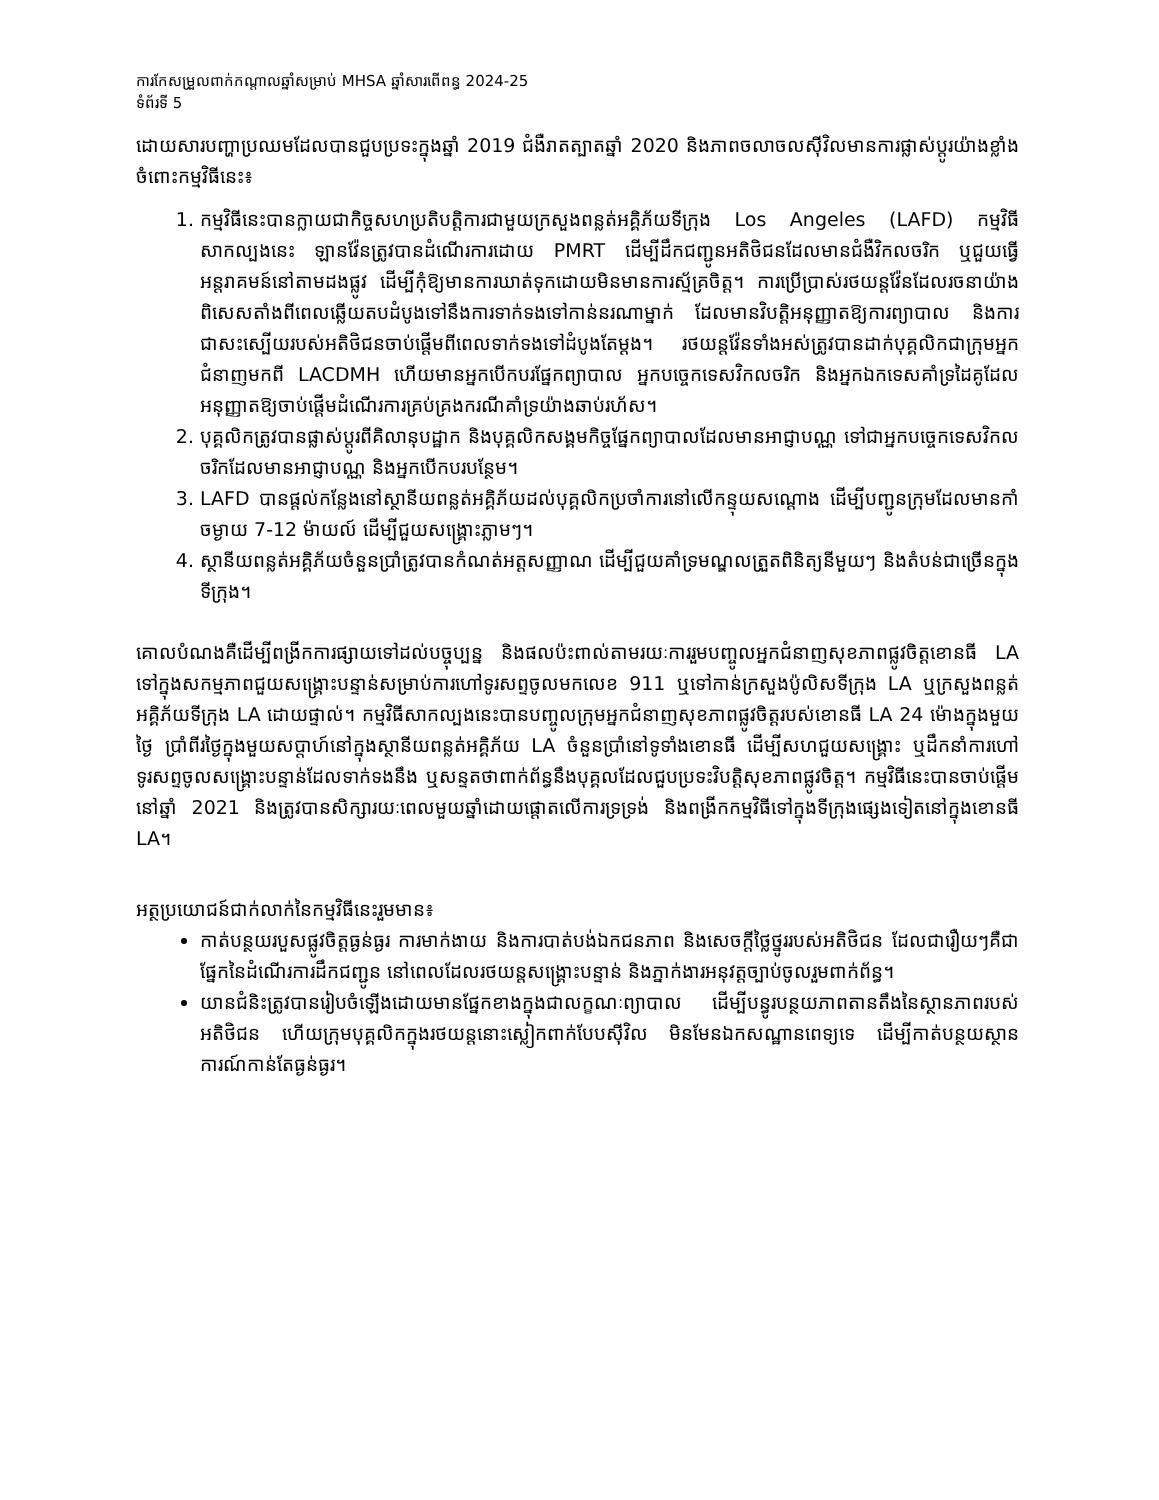ការកែសម្រួលពាក់កណ្តាលឆ្នាំសម្រាប់ MHSA ឆ្នាំសារពើពន្ធ 2024-25
ទំព័រទី 5
ដោយសារបញ្ហាប្រឈមដែលបានជួបប្រទះក្នុងឆ្នាំ 2019 ជំងឺរាតត្បាតឆ្នាំ 2020 និងភាពចលាចលស៊ីវិលមានការផ្លាស់ប្តូរយ៉ាងខ្លាំងចំពោះកម្មវិធីនេះ៖
1. កម្មវិធីនេះបានក្លាយជាកិច្ចសហប្រតិបត្តិការជាមួយក្រសួងពន្លត់អគ្គិភ័យទីក្រុង Los Angeles (LAFD) កម្មវិធីសាកល្បងនេះ ឡានវ៉ែនត្រូវបានដំណើរការដោយ PMRT ដើម្បីដឹកជញ្ជូនអតិថិជនដែលមានជំងឺវិកលចរិក ឬជួយធ្វើអន្តរាគមន៍នៅតាមដងផ្លូវ ដើម្បីកុំឱ្យមានការឃាត់ទុកដោយមិនមានការស្ម័គ្រចិត្ត។ ការប្រើប្រាស់រថយន្តវ៉ែនដែលរចនាយ៉ាងពិសេសតាំងពីពេលឆ្លើយតបដំបូងទៅនឹងការទាក់ទងទៅកាន់នរណាម្នាក់ ដែលមានវិបត្តិអនុញ្ញាតឱ្យការព្យាបាល និងការជាសះស្បើយរបស់អតិថិជនចាប់ផ្តើមពីពេលទាក់ទងទៅដំបូងតែម្តង។ រថយន្តវ៉ែនទាំងអស់ត្រូវបានដាក់បុគ្គលិកជាក្រុមអ្នកជំនាញមកពី LACDMH ហើយមានអ្នកបើកបរផ្នែកព្យាបាល អ្នកបច្ចេកទេសវិកលចរិក និងអ្នកឯកទេសគាំទ្រដៃគូដែលអនុញ្ញាតឱ្យចាប់ផ្តើមដំណើរការគ្រប់គ្រងករណីគាំទ្រយ៉ាងឆាប់រហ័ស។
2. បុគ្គលិកត្រូវបានផ្លាស់ប្តូរពីគិលានុបដ្ឋាក និងបុគ្គលិកសង្គមកិច្ចផ្នែកព្យាបាលដែលមានអាជ្ញាបណ្ណ ទៅជាអ្នកបច្ចេកទេសវិកលចរិកដែលមានអាជ្ញាបណ្ណ និងអ្នកបើកបរបន្ថែម។
3. LAFD បានផ្តល់កន្លែងនៅស្ថានីយពន្លត់អគ្គិភ័យដល់បុគ្គលិកប្រចាំការនៅលើកន្ទុយសណ្តោង ដើម្បីបញ្ជូនក្រុមដែលមានកាំចម្ងាយ 7-12 ម៉ាយល៍ ដើម្បីជួយសង្គ្រោះភ្លាមៗ។
4. ស្ថានីយពន្លត់អគ្គិភ័យចំនួនប្រាំត្រូវបានកំណត់អត្តសញ្ញាណ ដើម្បីជួយគាំទ្រមណ្ឌលត្រួតពិនិត្យនីមួយៗ និងតំបន់ជាច្រើនក្នុងទីក្រុង។
គោលបំណងគឺដើម្បីពង្រីកការផ្សាយទៅដល់បច្ចុប្បន្ន និងផលប៉ះពាល់តាមរយៈការរួមបញ្ចូលអ្នកជំនាញសុខភាពផ្លូវចិត្តខោនធី LA ទៅក្នុងសកម្មភាពជួយសង្គ្រោះបន្ទាន់សម្រាប់ការហៅទូរសព្ទចូលមកលេខ 911 ឬទៅកាន់ក្រសួងប៉ូលិសទីក្រុង LA ឬក្រសួងពន្លត់អគ្គិភ័យទីក្រុង LA ដោយផ្ទាល់។ កម្មវិធីសាកល្បងនេះបានបញ្ចូលក្រុមអ្នកជំនាញសុខភាពផ្លូវចិត្តរបស់ខោនធី LA 24 ម៉ោងក្នុងមួយថ្ងៃ ប្រាំពីរថ្ងៃក្នុងមួយសប្តាហ៍នៅក្នុងស្ថានីយពន្លត់អគ្គិភ័យ LA ចំនួនប្រាំនៅទូទាំងខោនធី ដើម្បីសហជួយសង្គ្រោះ ឬដឹកនាំការហៅទូរសព្ទចូលសង្គ្រោះបន្ទាន់ដែលទាក់ទងនឹង ឬសន្ទតថាពាក់ព័ន្ធនឹងបុគ្គលដែលជួបប្រទះវិបត្តិសុខភាពផ្លូវចិត្ត។ កម្មវិធីនេះបានចាប់ផ្តើមនៅឆ្នាំ 2021 និងត្រូវបានសិក្សារយៈពេលមួយឆ្នាំដោយផ្តោតលើការទ្រទ្រង់ និងពង្រីកកម្មវិធីទៅក្នុងទីក្រុងផ្សេងទៀតនៅក្នុងខោនធី LA។
អត្ថប្រយោជន៍ជាក់លាក់នៃកម្មវិធីនេះរួមមាន៖
កាត់បន្ថយរបួសផ្លូវចិត្តធ្ងន់ធ្ងរ ការមាក់ងាយ និងការបាត់បង់ឯកជនភាព និងសេចក្តីថ្លៃថ្នូររបស់អតិថិជន ដែលជារឿយៗគឺជាផ្នែកនៃដំណើរការដឹកជញ្ជូន នៅពេលដែលរថយន្តសង្គ្រោះបន្ទាន់ និងភ្នាក់ងារអនុវត្តច្បាប់ចូលរួមពាក់ព័ន្ធ។
យានជំនិះត្រូវបានរៀបចំឡើងដោយមានផ្នែកខាងក្នុងជាលក្ខណៈព្យាបាល ដើម្បីបន្ធូរបន្ថយភាពតានតឹងនៃស្ថានភាពរបស់អតិថិជន ហើយក្រុមបុគ្គលិកក្នុងរថយន្តនោះស្លៀកពាក់បែបស៊ីវិល មិនមែនឯកសណ្ឋានពេទ្យទេ ដើម្បីកាត់បន្ថយស្ថានការណ៍កាន់តែធ្ងន់ធ្ងរ។